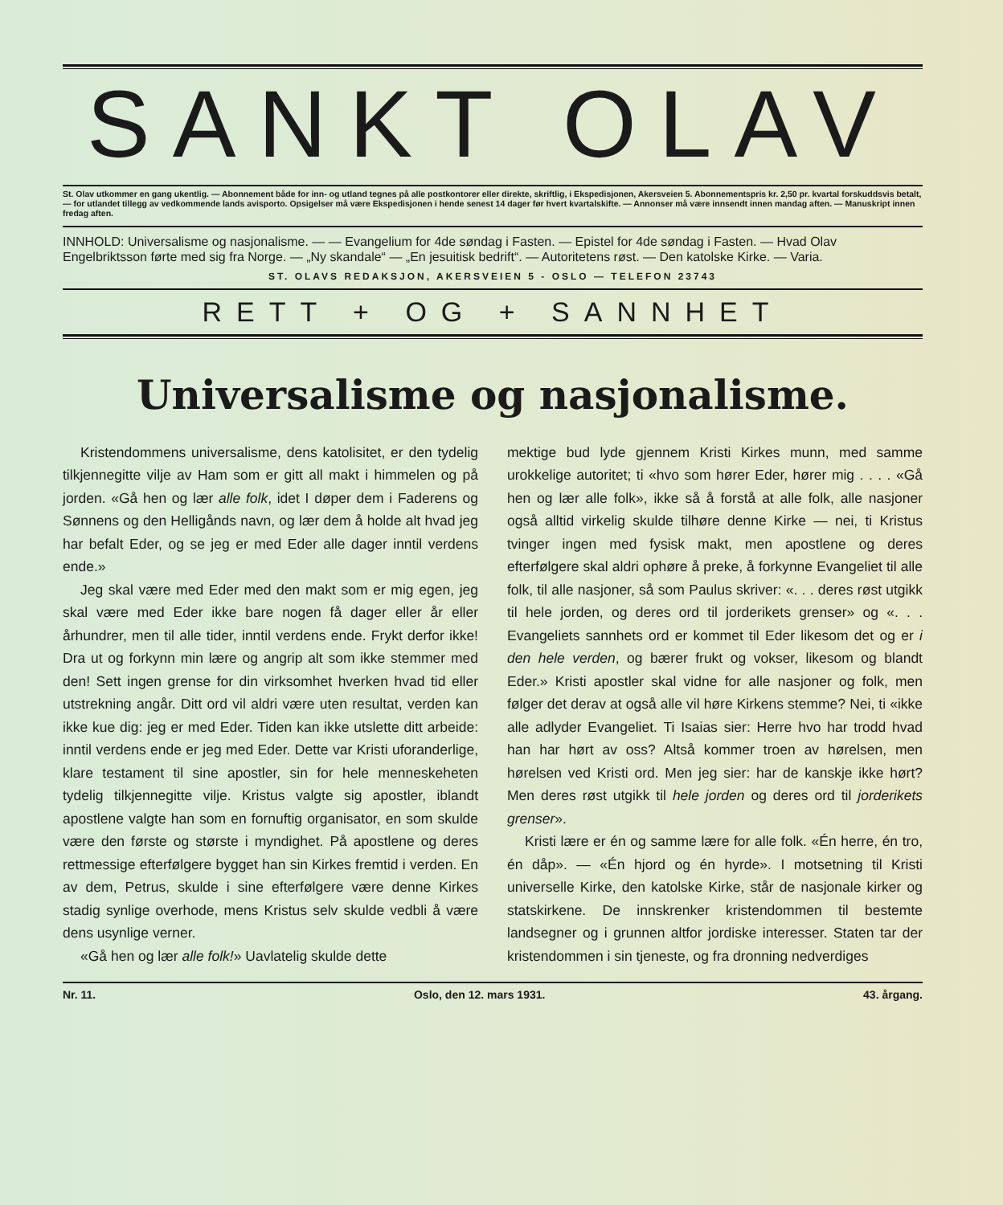SANKT OLAV
St. Olav utkommer en gang ukentlig. — Abonnement både for inn- og utland tegnes på alle postkontorer eller direkte, skriftlig, i Ekspedisjonen, Akersveien 5. Abonnementspris kr. 2,50 pr. kvartal forskuddsvis betalt, — for utlandet tillegg av vedkommende lands avisporto. Opsigelser må være Ekspedisjonen i hende senest 14 dager før hvert kvartalskifte. — Annonser må være innsendt innen mandag aften. — Manuskript innen fredag aften.
INNHOLD: Universalisme og nasjonalisme. — — Evangelium for 4de søndag i Fasten. — Epistel for 4de søndag i Fasten. — Hvad Olav Engelbriktsson førte med sig fra Norge. — „Ny skandale“ — „En jesuitisk bedrift“. — Autoritetens røst. — Den katolske Kirke. — Varia.
ST. OLAVS REDAKSJON, AKERSVEIEN 5 - OSLO — TELEFON 23743
RETT + OG + SANNHET
Universalisme og nasjonalisme.
Kristendommens universalisme, dens katolisitet, er den tydelig tilkjennegitte vilje av Ham som er gitt all makt i himmelen og på jorden. «Gå hen og lær alle folk, idet I døper dem i Faderens og Sønnens og den Helligånds navn, og lær dem å holde alt hvad jeg har befalt Eder, og se jeg er med Eder alle dager inntil verdens ende.»
Jeg skal være med Eder med den makt som er mig egen, jeg skal være med Eder ikke bare nogen få dager eller år eller århundrer, men til alle tider, inntil verdens ende. Frykt derfor ikke! Dra ut og forkynn min lære og angrip alt som ikke stemmer med den! Sett ingen grense for din virksomhet hverken hvad tid eller utstrekning angår. Ditt ord vil aldri være uten resultat, verden kan ikke kue dig: jeg er med Eder. Tiden kan ikke utslette ditt arbeide: inntil verdens ende er jeg med Eder. Dette var Kristi uforanderlige, klare testament til sine apostler, sin for hele menneskeheten tydelig tilkjennegitte vilje. Kristus valgte sig apostler, iblandt apostlene valgte han som en fornuftig organisator, en som skulde være den første og største i myndighet. På apostlene og deres rettmessige efterfølgere bygget han sin Kirkes fremtid i verden. En av dem, Petrus, skulde i sine efterfølgere være denne Kirkes stadig synlige overhode, mens Kristus selv skulde vedbli å være dens usynlige verner.
«Gå hen og lær alle folk!» Uavlatelig skulde dette
mektige bud lyde gjennem Kristi Kirkes munn, med samme urokkelige autoritet; ti «hvo som hører Eder, hører mig . . . . «Gå hen og lær alle folk», ikke så å forstå at alle folk, alle nasjoner også alltid virkelig skulde tilhøre denne Kirke — nei, ti Kristus tvinger ingen med fysisk makt, men apostlene og deres efterfølgere skal aldri ophøre å preke, å forkynne Evangeliet til alle folk, til alle nasjoner, så som Paulus skriver: «. . . deres røst utgikk til hele jorden, og deres ord til jorderikets grenser» og «. . . Evangeliets sannhets ord er kommet til Eder likesom det og er i den hele verden, og bærer frukt og vokser, likesom og blandt Eder.» Kristi apostler skal vidne for alle nasjoner og folk, men følger det derav at også alle vil høre Kirkens stemme? Nei, ti «ikke alle adlyder Evangeliet. Ti Isaias sier: Herre hvo har trodd hvad han har hørt av oss? Altså kommer troen av hørelsen, men hørelsen ved Kristi ord. Men jeg sier: har de kanskje ikke hørt? Men deres røst utgikk til hele jorden og deres ord til jorderikets grenser».
Kristi lære er én og samme lære for alle folk. «Én herre, én tro, én dåp». — «Én hjord og én hyrde». I motsetning til Kristi universelle Kirke, den katolske Kirke, står de nasjonale kirker og statskirkene. De innskrenker kristendommen til bestemte landsegner og i grunnen altfor jordiske interesser. Staten tar der kristendommen i sin tjeneste, og fra dronning nedverdiges
Nr. 11. Oslo, den 12. mars 1931. 43. årgang.